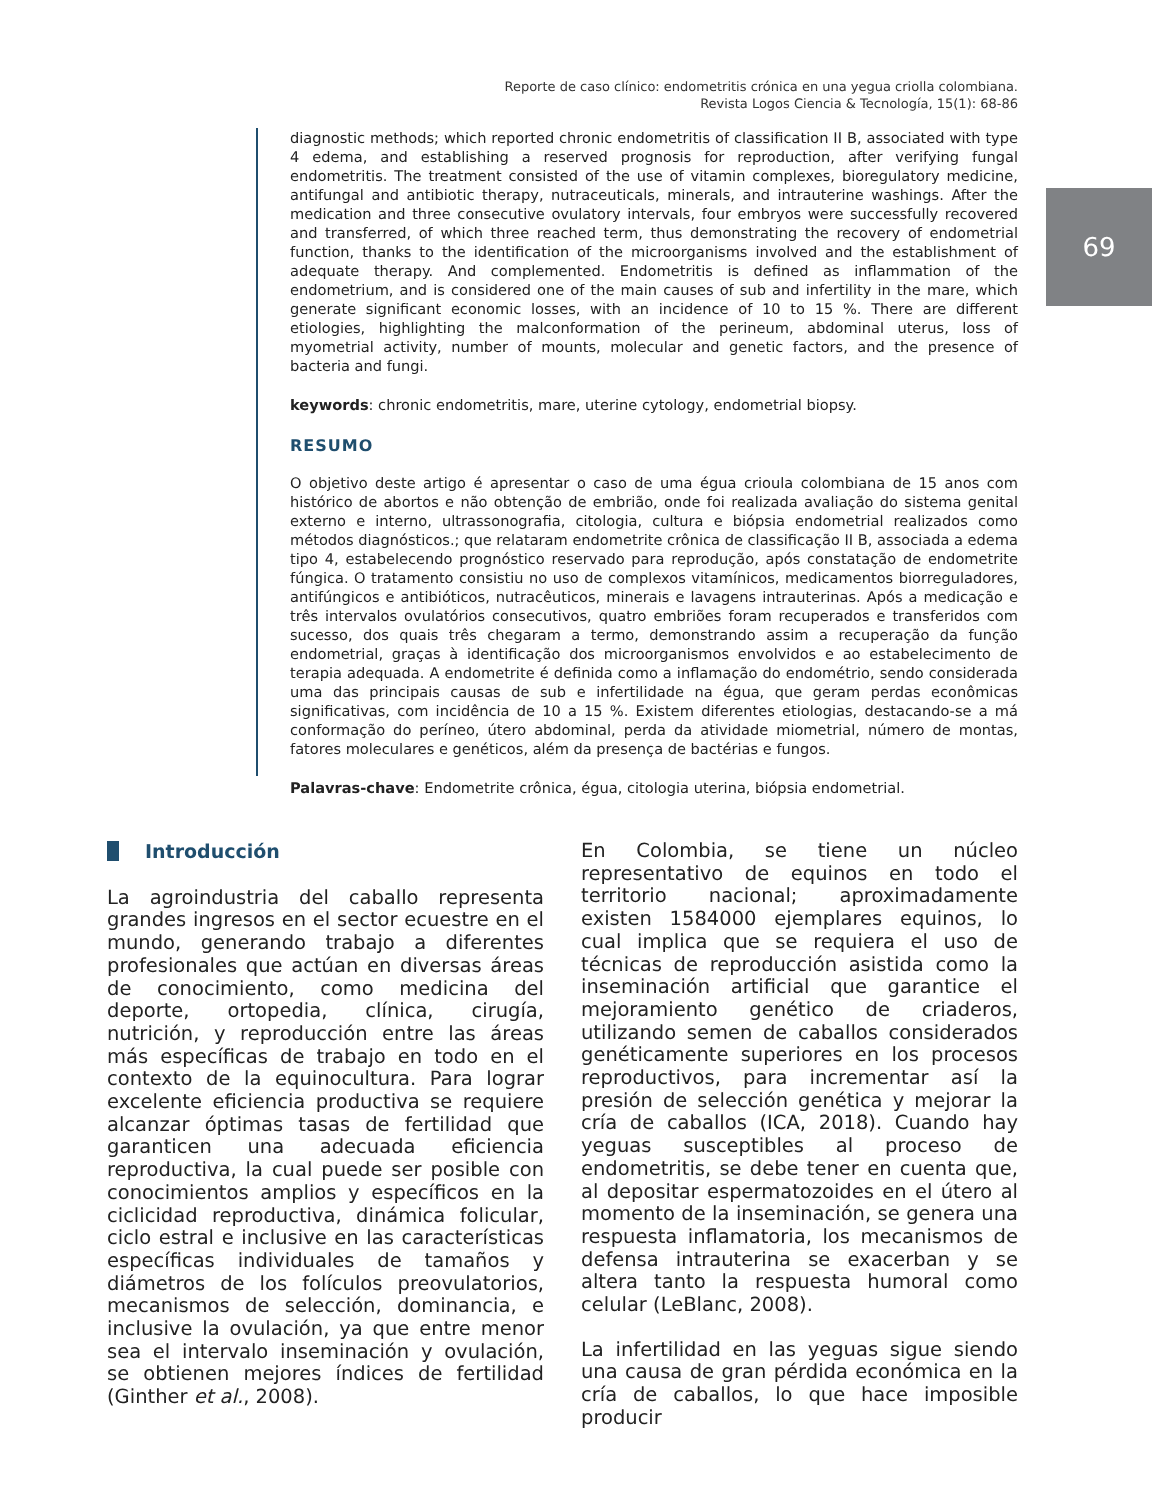Reporte de caso clínico: endometritis crónica en una yegua criolla colombiana.
Revista Logos Ciencia & Tecnología, 15(1): 68-86
69
diagnostic methods; which reported chronic endometritis of classification II B, associated with type 4 edema, and establishing a reserved prognosis for reproduction, after verifying fungal endometritis. The treatment consisted of the use of vitamin complexes, bioregulatory medicine, antifungal and antibiotic therapy, nutraceuticals, minerals, and intrauterine washings. After the medication and three consecutive ovulatory intervals, four embryos were successfully recovered and transferred, of which three reached term, thus demonstrating the recovery of endometrial function, thanks to the identification of the microorganisms involved and the establishment of adequate therapy. And complemented. Endometritis is defined as inflammation of the endometrium, and is considered one of the main causes of sub and infertility in the mare, which generate significant economic losses, with an incidence of 10 to 15 %. There are different etiologies, highlighting the malconformation of the perineum, abdominal uterus, loss of myometrial activity, number of mounts, molecular and genetic factors, and the presence of bacteria and fungi.
keywords: chronic endometritis, mare, uterine cytology, endometrial biopsy.
RESUMO
O objetivo deste artigo é apresentar o caso de uma égua crioula colombiana de 15 anos com histórico de abortos e não obtenção de embrião, onde foi realizada avaliação do sistema genital externo e interno, ultrassonografia, citologia, cultura e biópsia endometrial realizados como métodos diagnósticos.; que relataram endometrite crônica de classificação II B, associada a edema tipo 4, estabelecendo prognóstico reservado para reprodução, após constatação de endometrite fúngica. O tratamento consistiu no uso de complexos vitamínicos, medicamentos biorreguladores, antifúngicos e antibióticos, nutracêuticos, minerais e lavagens intrauterinas. Após a medicação e três intervalos ovulatórios consecutivos, quatro embriões foram recuperados e transferidos com sucesso, dos quais três chegaram a termo, demonstrando assim a recuperação da função endometrial, graças à identificação dos microorganismos envolvidos e ao estabelecimento de terapia adequada. A endometrite é definida como a inflamação do endométrio, sendo considerada uma das principais causas de sub e infertilidade na égua, que geram perdas econômicas significativas, com incidência de 10 a 15 %. Existem diferentes etiologias, destacando-se a má conformação do períneo, útero abdominal, perda da atividade miometrial, número de montas, fatores moleculares e genéticos, além da presença de bactérias e fungos.
Palavras-chave: Endometrite crônica, égua, citologia uterina, biópsia endometrial.
Introducción
La agroindustria del caballo representa grandes ingresos en el sector ecuestre en el mundo, generando trabajo a diferentes profesionales que actúan en diversas áreas de conocimiento, como medicina del deporte, ortopedia, clínica, cirugía, nutrición, y reproducción entre las áreas más específicas de trabajo en todo en el contexto de la equinocultura. Para lograr excelente eficiencia productiva se requiere alcanzar óptimas tasas de fertilidad que garanticen una adecuada eficiencia reproductiva, la cual puede ser posible con conocimientos amplios y específicos en la ciclicidad reproductiva, dinámica folicular, ciclo estral e inclusive en las características específicas individuales de tamaños y diámetros de los folículos preovulatorios, mecanismos de selección, dominancia, e inclusive la ovulación, ya que entre menor sea el intervalo inseminación y ovulación, se obtienen mejores índices de fertilidad (Ginther et al., 2008).
En Colombia, se tiene un núcleo representativo de equinos en todo el territorio nacional; aproximadamente existen 1584000 ejemplares equinos, lo cual implica que se requiera el uso de técnicas de reproducción asistida como la inseminación artificial que garantice el mejoramiento genético de criaderos, utilizando semen de caballos considerados genéticamente superiores en los procesos reproductivos, para incrementar así la presión de selección genética y mejorar la cría de caballos (ICA, 2018). Cuando hay yeguas susceptibles al proceso de endometritis, se debe tener en cuenta que, al depositar espermatozoides en el útero al momento de la inseminación, se genera una respuesta inflamatoria, los mecanismos de defensa intrauterina se exacerban y se altera tanto la respuesta humoral como celular (LeBlanc, 2008).
La infertilidad en las yeguas sigue siendo una causa de gran pérdida económica en la cría de caballos, lo que hace imposible producir